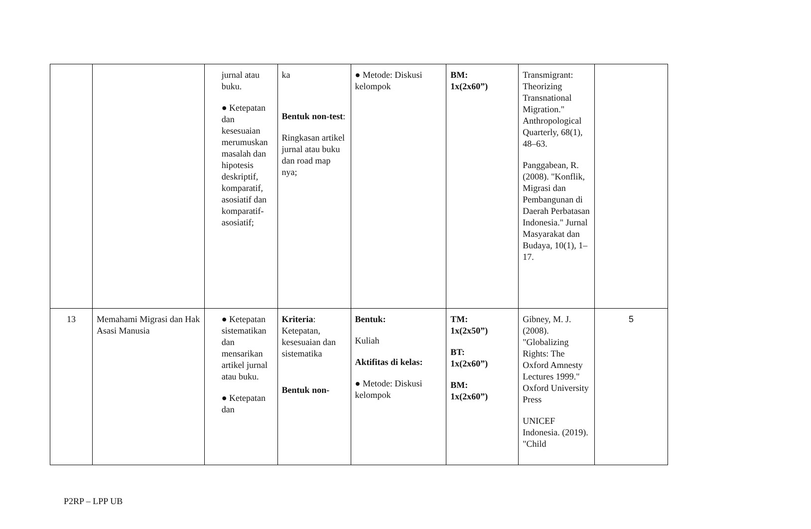| | | jurnal atau buku. ● Ketepatan dan kesesuaian merumuskan masalah dan hipotesis deskriptif, komparatif, asosiatif dan komparatif-asosiatif; | ka Bentuk non-test : Ringkasan artikel jurnal atau buku dan road map nya; | ● Metode: Diskusi kelompok | BM: 1x(2x60”) | Transmigrant: Theorizing Transnational Migration." Anthropological Quarterly, 68(1), 48–63. Panggabean, R. (2008). "Konflik, Migrasi dan Pembangunan di Daerah Perbatasan Indonesia." Jurnal Masyarakat dan Budaya, 10(1), 1–17. | |
| 13 | Memahami Migrasi dan Hak Asasi Manusia | ● Ketepatan sistematikan dan mensarikan artikel jurnal atau buku. ● Ketepatan dan | Kriteria : Ketepatan, kesesuaian dan sistematika Bentuk non- | Bentuk: Kuliah Aktifitas di kelas: ● Metode: Diskusi kelompok | TM: 1x(2x50”) BT: 1x(2x60”) BM: 1x(2x60”) | Gibney, M. J. (2008). "Globalizing Rights: The Oxford Amnesty Lectures 1999." Oxford University Press UNICEF Indonesia. (2019). "Child | 5 |
P2RP – LPP UB